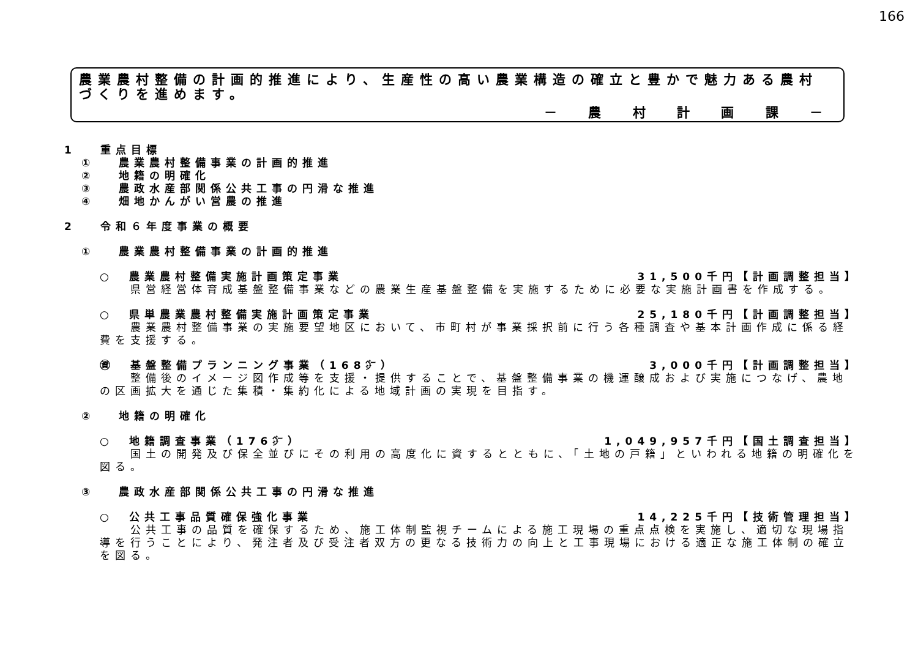166
農業農村整備の計画的推進により、生産性の高い農業構造の確立と豊かで魅力ある農村づくりを進めます。
－ 農 村 計 画 課 －
1　 重点目標
①　 農業農村整備事業の計画的推進
②　 地籍の明確化
③　 農政水産部関係公共工事の円滑な推進
④　 畑地かんがい営農の推進
2　 令和６年度事業の概要
①　 農業農村整備事業の計画的推進
○　農業農村整備実施計画策定事業 31,500千円【計画調整担当】
　　県営経営体育成基盤整備事業などの農業生産基盤整備を実施するために必要な実施計画書を作成する。
○　県単農業農村整備実施計画策定事業 25,180千円【計画調整担当】
　　農業農村整備事業の実施要望地区において、市町村が事業採択前に行う各種調査や基本計画作成に係る経費を支援する。
㊮　基盤整備プランニング事業（168㌻） 3,000千円【計画調整担当】
　　整備後のイメージ図作成等を支援・提供することで、基盤整備事業の機運醸成および実施につなげ、農地の区画拡大を通じた集積・集約化による地域計画の実現を目指す。
②　 地籍の明確化
○　地籍調査事業（176㌻） 1,049,957千円【国土調査担当】
　　国土の開発及び保全並びにその利用の高度化に資するとともに、「土地の戸籍」といわれる地籍の明確化を図る。
③　 農政水産部関係公共工事の円滑な推進
○　公共工事品質確保強化事業 14,225千円【技術管理担当】
　　公共工事の品質を確保するため、施工体制監視チームによる施工現場の重点点検を実施し、適切な現場指導を行うことにより、発注者及び受注者双方の更なる技術力の向上と工事現場における適正な施工体制の確立を図る。